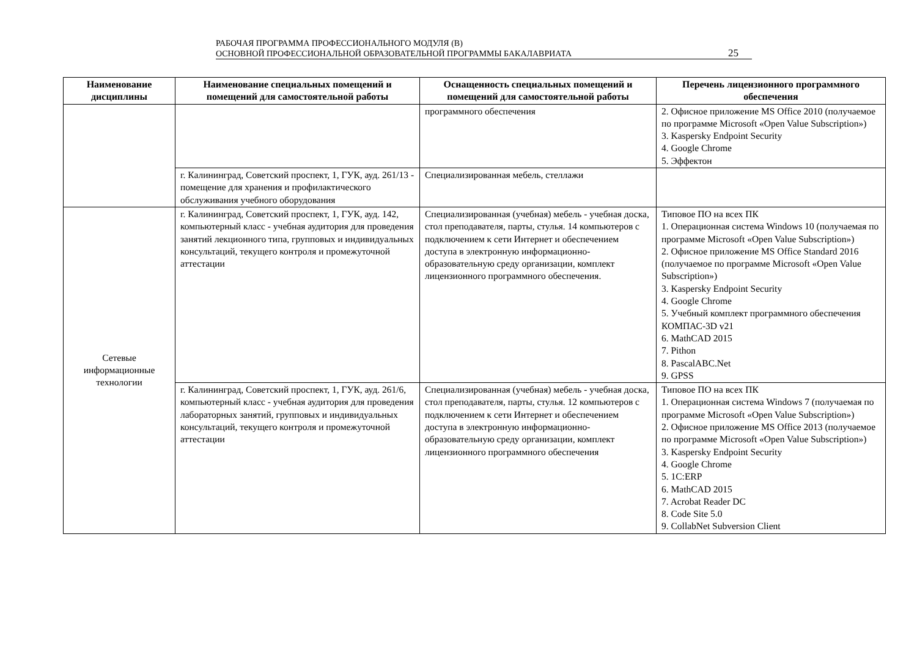РАБОЧАЯ ПРОГРАММА ПРОФЕССИОНАЛЬНОГО МОДУЛЯ (В)
ОСНОВНОЙ ПРОФЕССИОНАЛЬНОЙ ОБРАЗОВАТЕЛЬНОЙ ПРОГРАММЫ БАКАЛАВРИАТА
25
| Наименование дисциплины | Наименование специальных помещений и помещений для самостоятельной работы | Оснащенность специальных помещений и помещений для самостоятельной работы | Перечень лицензионного программного обеспечения |
| --- | --- | --- | --- |
| | | программного обеспечения | 2. Офисное приложение MS Office 2010 (получаемое по программе Microsoft «Open Value Subscription») 3. Kaspersky Endpoint Security 4. Google Chrome 5. Эффектон |
| | г. Калининград, Советский проспект, 1, ГУК, ауд. 261/13 - помещение для хранения и профилактического обслуживания учебного оборудования | Специализированная мебель, стеллажи | |
| Сетевые информационные технологии | г. Калининград, Советский проспект, 1, ГУК, ауд. 142, компьютерный класс - учебная аудитория для проведения занятий лекционного типа, групповых и индивидуальных консультаций, текущего контроля и промежуточной аттестации | Специализированная (учебная) мебель - учебная доска, стол преподавателя, парты, стулья. 14 компьютеров с подключением к сети Интернет и обеспечением доступа в электронную информационно-образовательную среду организации, комплект лицензионного программного обеспечения. | Типовое ПО на всех ПК 1. Операционная система Windows 10 (получаемая по программе Microsoft «Open Value Subscription») 2. Офисное приложение MS Office Standard 2016 (получаемое по программе Microsoft «Open Value Subscription») 3. Kaspersky Endpoint Security 4. Google Chrome 5. Учебный комплект программного обеспечения КОМПАС-3D v21 6. MathCAD 2015 7. Pithon 8. PascalABC.Net 9. GPSS |
| | г. Калининград, Советский проспект, 1, ГУК, ауд. 261/6, компьютерный класс - учебная аудитория для проведения лабораторных занятий, групповых и индивидуальных консультаций, текущего контроля и промежуточной аттестации | Специализированная (учебная) мебель - учебная доска, стол преподавателя, парты, стулья. 12 компьютеров с подключением к сети Интернет и обеспечением доступа в электронную информационно-образовательную среду организации, комплект лицензионного программного обеспечения | Типовое ПО на всех ПК 1. Операционная система Windows 7 (получаемая по программе Microsoft «Open Value Subscription») 2. Офисное приложение MS Office 2013 (получаемое по программе Microsoft «Open Value Subscription») 3. Kaspersky Endpoint Security 4. Google Chrome 5. 1С:ERP 6. MathCAD 2015 7. Acrobat Reader DC 8. Code Site 5.0 9. CollabNet Subversion Client |